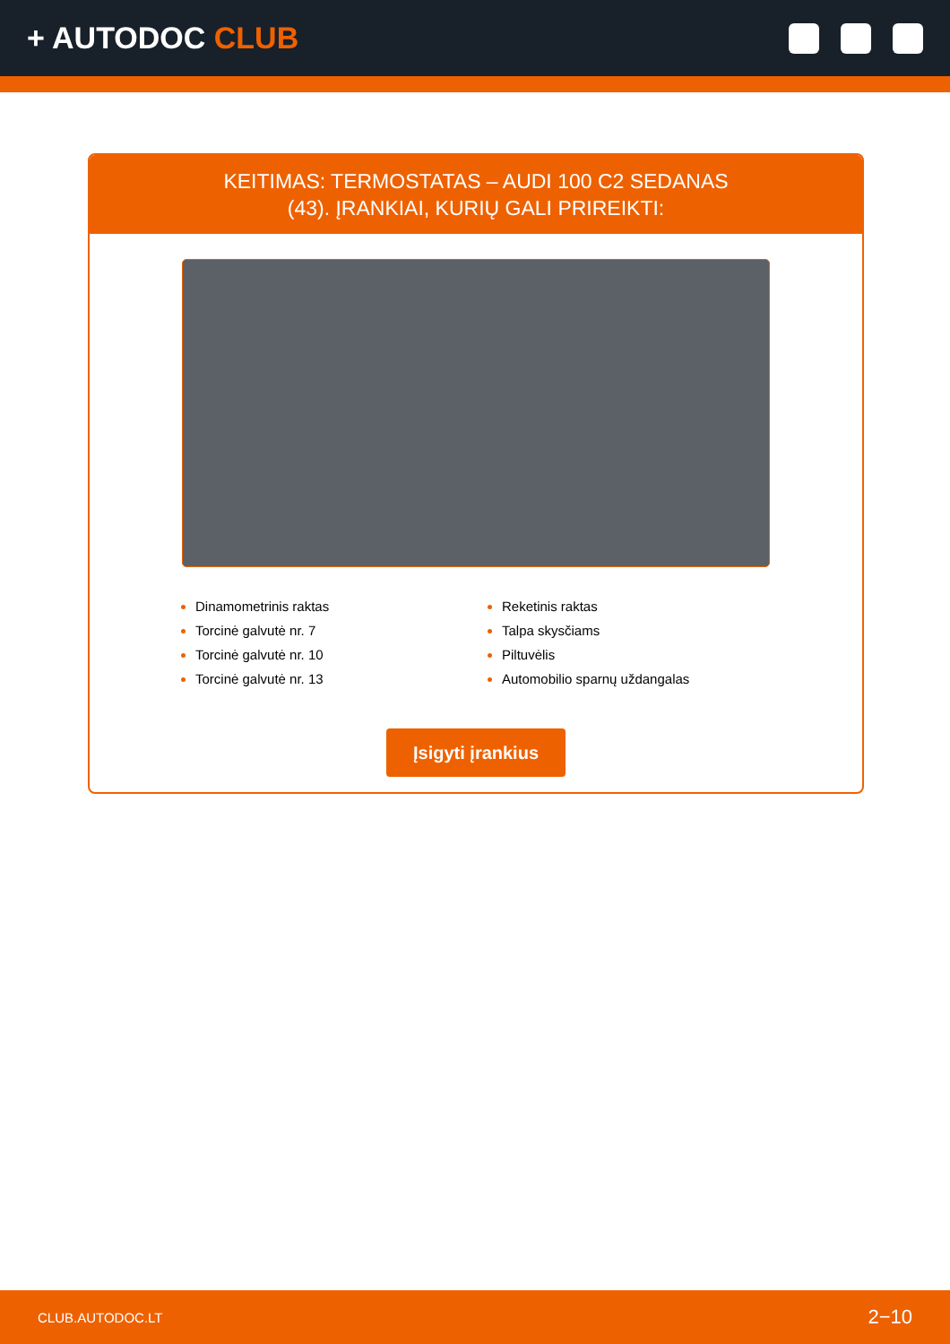+ AUTODOC CLUB
KEITIMAS: TERMOSTATAS – AUDI 100 C2 SEDANAS
(43). ĮRANKIAI, KURIŲ GALI PRIREIKTI:
Dinamometrinis raktas
Torcinė galvutė nr. 7
Torcinė galvutė nr. 10
Torcinė galvutė nr. 13
Reketinis raktas
Talpa skysčiams
Piltuvėlis
Automobilio sparnų uždangalas
Įsigyti įrankius
CLUB.AUTODOC.LT 2−10